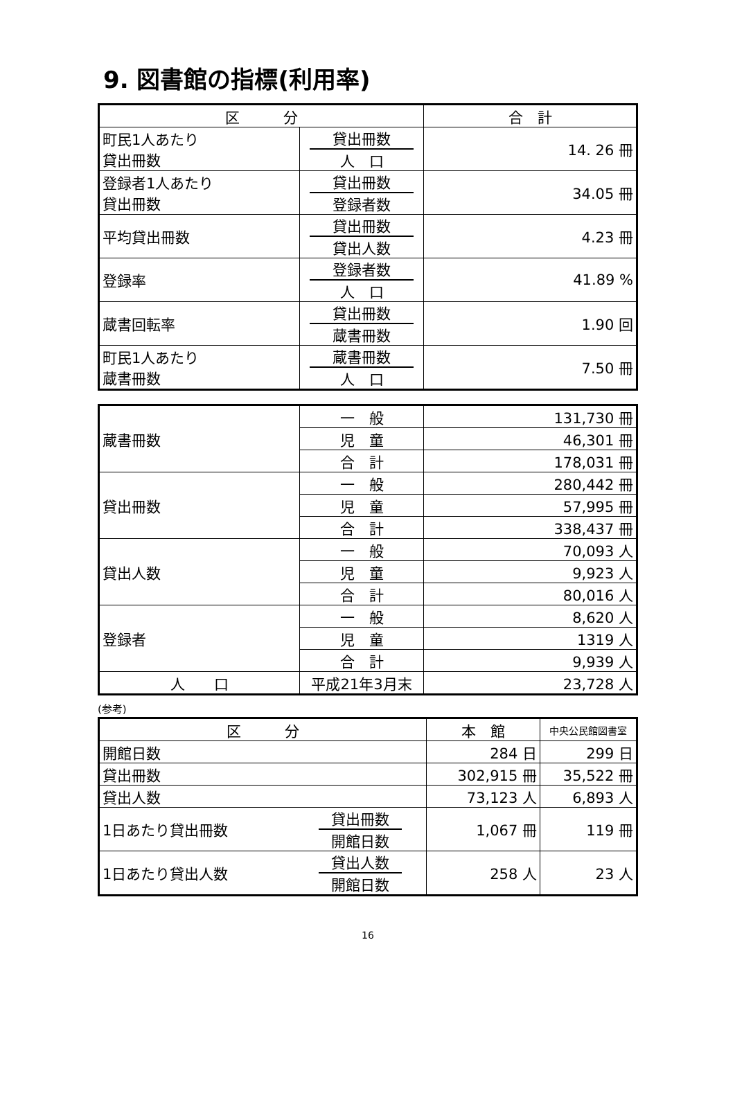9. 図書館の指標(利用率)
| 区 分 | | 合 計 |
| 町民1人あたり 貸出冊数 | 貸出冊数 人 口 | 14. 26 冊 |
| 登録者1人あたり 貸出冊数 | 貸出冊数 登録者数 | 34.05 冊 |
| 平均貸出冊数 | 貸出冊数 貸出人数 | 4.23 冊 |
| 登録率 | 登録者数 人 口 | 41.89 % |
| 蔵書回転率 | 貸出冊数 蔵書冊数 | 1.90 回 |
| 町民1人あたり 蔵書冊数 | 蔵書冊数 人 口 | 7.50 冊 |
| 蔵書冊数 | 一 般 | 131,730 冊 |
| | 児 童 | 46,301 冊 |
| | 合 計 | 178,031 冊 |
| 貸出冊数 | 一 般 | 280,442 冊 |
| | 児 童 | 57,995 冊 |
| | 合 計 | 338,437 冊 |
| 貸出人数 | 一 般 | 70,093 人 |
| | 児 童 | 9,923 人 |
| | 合 計 | 80,016 人 |
| 登録者 | 一 般 | 8,620 人 |
| | 児 童 | 1319 人 |
| | 合 計 | 9,939 人 |
| 人 口 | 平成21年3月末 | 23,728 人 |
(参考)
| 区 分 | | 本 館 | 中央公民館図書室 |
| 開館日数 | | 284 日 | 299 日 |
| 貸出冊数 | | 302,915 冊 | 35,522 冊 |
| 貸出人数 | | 73,123 人 | 6,893 人 |
| 1日あたり貸出冊数 | 貸出冊数 開館日数 | 1,067 冊 | 119 冊 |
| 1日あたり貸出人数 | 貸出人数 開館日数 | 258 人 | 23 人 |
16